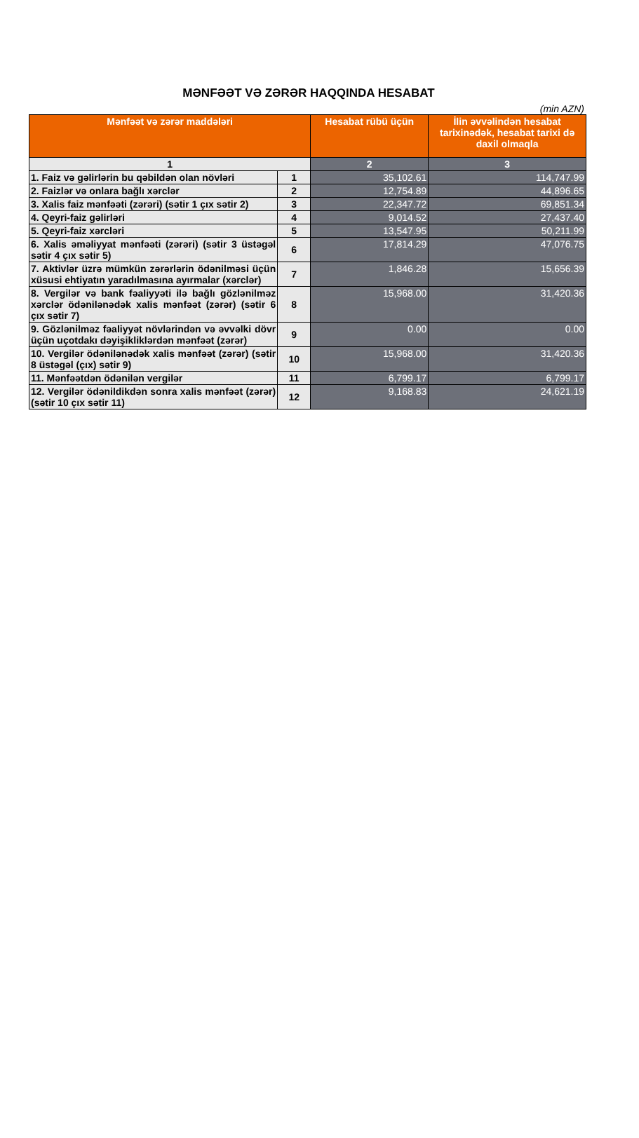MƏNFƏƏT VƏ ZƏRƏR HAQQINDA HESABAT
(min AZN)
| Mənfəət və zərər maddələri | | Hesabat rübü üçün | İlin əvvəlindən hesabat tarixinədək, hesabat tarixi də daxil olmaqla |
| --- | --- | --- | --- |
| 1 | | 2 | 3 |
| 1. Faiz və gəlirlərin bu qəbildən olan növləri | 1 | 35,102.61 | 114,747.99 |
| 2. Faizlər və onlara bağlı xərclər | 2 | 12,754.89 | 44,896.65 |
| 3. Xalis faiz mənfəəti (zərəri) (sətir 1 çıx sətir 2) | 3 | 22,347.72 | 69,851.34 |
| 4. Qeyri-faiz gəlirləri | 4 | 9,014.52 | 27,437.40 |
| 5. Qeyri-faiz xərcləri | 5 | 13,547.95 | 50,211.99 |
| 6. Xalis əməliyyat mənfəəti (zərəri) (sətir 3 üstəgəl sətir 4 çıx sətir 5) | 6 | 17,814.29 | 47,076.75 |
| 7. Aktivlər üzrə mümkün zərərlərin ödənilməsi üçün xüsusi ehtiyatın yaradılmasına ayırmalar (xərclər) | 7 | 1,846.28 | 15,656.39 |
| 8. Vergilər və bank fəaliyyəti ilə bağlı gözlənilməz xərclər ödənilənədək xalis mənfəət (zərər) (sətir 6 çıx sətir 7) | 8 | 15,968.00 | 31,420.36 |
| 9. Gözlənilməz fəaliyyət növlərindən və əvvəlki dövr üçün uçotdakı dəyişikliklərdən mənfəət (zərər) | 9 | 0.00 | 0.00 |
| 10. Vergilər ödənilənədək xalis mənfəət (zərər) (sətir 8 üstəgəl (çıx) sətir 9) | 10 | 15,968.00 | 31,420.36 |
| 11. Mənfəətdən ödənilən vergilər | 11 | 6,799.17 | 6,799.17 |
| 12. Vergilər ödənildikdən sonra xalis mənfəət (zərər) (sətir 10 çıx sətir 11) | 12 | 9,168.83 | 24,621.19 |